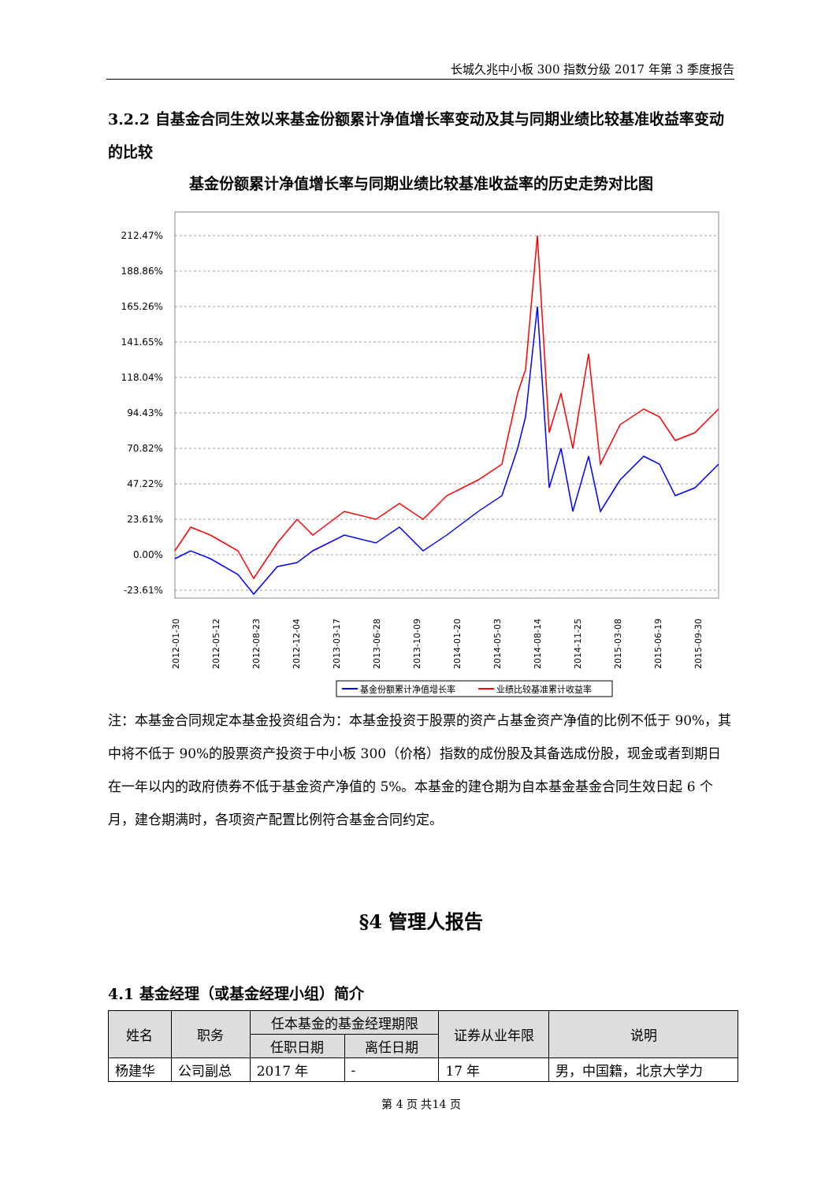长城久兆中小板 300 指数分级 2017 年第 3 季度报告
3.2.2 自基金合同生效以来基金份额累计净值增长率变动及其与同期业绩比较基准收益率变动的比较
基金份额累计净值增长率与同期业绩比较基准收益率的历史走势对比图
212.47%
188.86%
165.26%
141.65%
118.04%
94.43%
70.82%
47.22%
23.61%
0.00%
-23.61%
2012-01-30
2012-05-12
2012-08-23
2012-12-04
2013-03-17
2013-06-28
2013-10-09
2014-01-20
2014-05-03
2014-08-14
2014-11-25
2015-03-08
2015-06-19
2015-09-30
基金份额累计净值增长率
业绩比较基准累计收益率
注：本基金合同规定本基金投资组合为：本基金投资于股票的资产占基金资产净值的比例不低于 90%，其中将不低于 90%的股票资产投资于中小板 300（价格）指数的成份股及其备选成份股，现金或者到期日在一年以内的政府债券不低于基金资产净值的 5%。本基金的建仓期为自本基金基金合同生效日起 6 个月，建仓期满时，各项资产配置比例符合基金合同约定。
§4 管理人报告
4.1 基金经理（或基金经理小组）简介
| 姓名 | 职务 | 任本基金的基金经理期限 | | 证券从业年限 | 说明 |
| --- | --- | --- | --- | --- | --- |
| | | 任职日期 | 离任日期 | | |
| 杨建华 | 公司副总 | 2017 年 | - | 17 年 | 男，中国籍，北京大学力 |
第 4 页 共14 页